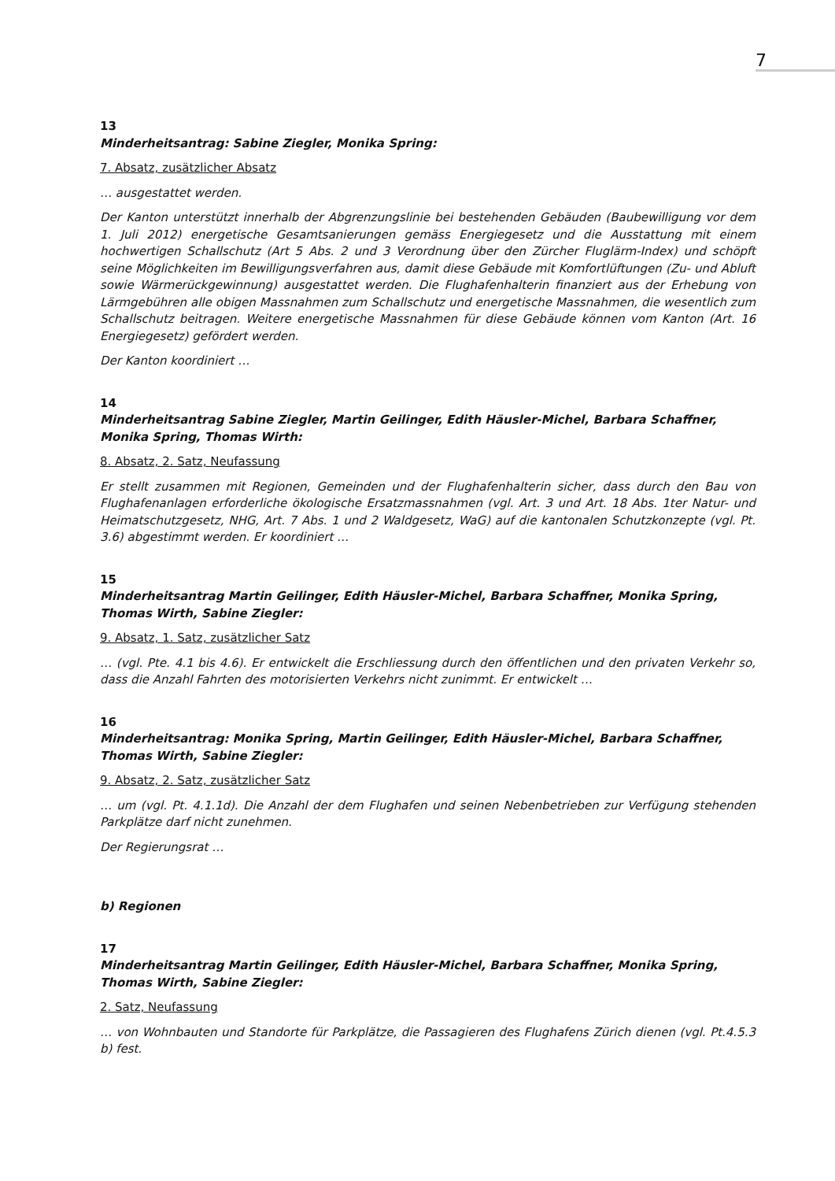7
13
Minderheitsantrag: Sabine Ziegler, Monika Spring:
7. Absatz, zusätzlicher Absatz
… ausgestattet werden.
Der Kanton unterstützt innerhalb der Abgrenzungslinie bei bestehenden Gebäuden (Baubewilligung vor dem 1. Juli 2012) energetische Gesamtsanierungen gemäss Energiegesetz und die Ausstattung mit einem hochwertigen Schallschutz (Art 5 Abs. 2 und 3 Verordnung über den Zürcher Fluglärm-Index) und schöpft seine Möglichkeiten im Bewilligungsverfahren aus, damit diese Gebäude mit Komfortlüftungen (Zu- und Abluft sowie Wärmerückgewinnung) ausgestattet werden. Die Flughafenhalterin finanziert aus der Erhebung von Lärmgebühren alle obigen Massnahmen zum Schallschutz und energetische Massnahmen, die wesentlich zum Schallschutz beitragen. Weitere energetische Massnahmen für diese Gebäude können vom Kanton (Art. 16 Energiegesetz) gefördert werden.
Der Kanton koordiniert …
14
Minderheitsantrag Sabine Ziegler, Martin Geilinger, Edith Häusler-Michel, Barbara Schaffner, Monika Spring, Thomas Wirth:
8. Absatz, 2. Satz, Neufassung
Er stellt zusammen mit Regionen, Gemeinden und der Flughafenhalterin sicher, dass durch den Bau von Flughafenanlagen erforderliche ökologische Ersatzmassnahmen (vgl. Art. 3 und Art. 18 Abs. 1ter Natur- und Heimatschutzgesetz, NHG, Art. 7 Abs. 1 und 2 Waldgesetz, WaG) auf die kantonalen Schutzkonzepte (vgl. Pt. 3.6) abgestimmt werden. Er koordiniert …
15
Minderheitsantrag Martin Geilinger, Edith Häusler-Michel, Barbara Schaffner, Monika Spring, Thomas Wirth, Sabine Ziegler:
9. Absatz, 1. Satz, zusätzlicher Satz
… (vgl. Pte. 4.1 bis 4.6). Er entwickelt die Erschliessung durch den öffentlichen und den privaten Verkehr so, dass die Anzahl Fahrten des motorisierten Verkehrs nicht zunimmt. Er entwickelt …
16
Minderheitsantrag: Monika Spring, Martin Geilinger, Edith Häusler-Michel, Barbara Schaffner, Thomas Wirth, Sabine Ziegler:
9. Absatz, 2. Satz, zusätzlicher Satz
… um (vgl. Pt. 4.1.1d). Die Anzahl der dem Flughafen und seinen Nebenbetrieben zur Verfügung stehenden Parkplätze darf nicht zunehmen.
Der Regierungsrat …
b) Regionen
17
Minderheitsantrag Martin Geilinger, Edith Häusler-Michel, Barbara Schaffner, Monika Spring, Thomas Wirth, Sabine Ziegler:
2. Satz, Neufassung
… von Wohnbauten und Standorte für Parkplätze, die Passagieren des Flughafens Zürich dienen (vgl. Pt.4.5.3 b) fest.